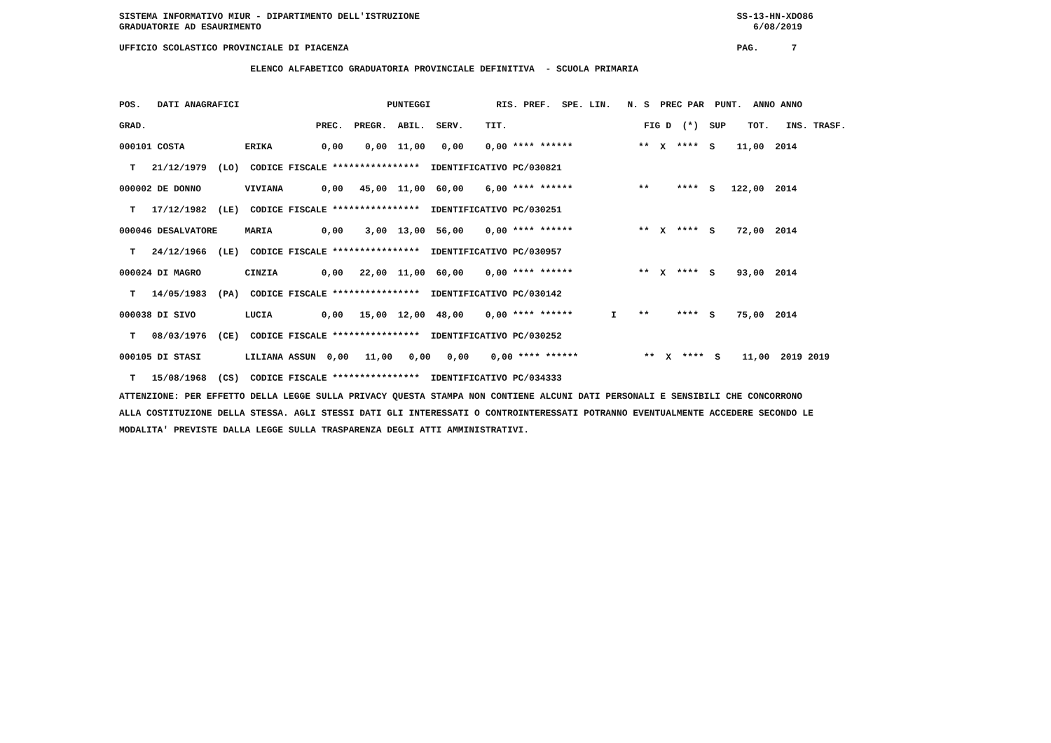SISTEMA INFORMATIVO MIUR - DIPARTIMENTO DELL'ISTRUZIONE                                                          SS-13-HN-XDO86
GRADUATORIE AD ESAURIMENTO                                                                                          6/08/2019

UFFICIO SCOLASTICO PROVINCIALE DI PIACENZA                                                                       PAG.      7

                        ELENCO ALFABETICO GRADUATORIA PROVINCIALE DEFINITIVA  - SCUOLA PRIMARIA
| POS. DATI ANAGRAFICI PUNTEGGI RIS. PREF. SPE. LIN. N. S PREC PAR PUNT. ANNO ANNO |
| GRAD. PREC. PREGR. ABIL. SERV. TIT. FIG D (*) SUP TOT. INS. TRASF. |
| 000101 COSTA ERIKA 0,00 0,00 11,00 0,00 0,00 **** ****** ** X **** S 11,00 2014 |
| T 21/12/1979 (LO) CODICE FISCALE **************** IDENTIFICATIVO PC/030821 |
| 000002 DE DONNO VIVIANA 0,00 45,00 11,00 60,00 6,00 **** ****** ** **** S 122,00 2014 |
| T 17/12/1982 (LE) CODICE FISCALE **************** IDENTIFICATIVO PC/030251 |
| 000046 DESALVATORE MARIA 0,00 3,00 13,00 56,00 0,00 **** ****** ** X **** S 72,00 2014 |
| T 24/12/1966 (LE) CODICE FISCALE **************** IDENTIFICATIVO PC/030957 |
| 000024 DI MAGRO CINZIA 0,00 22,00 11,00 60,00 0,00 **** ****** ** X **** S 93,00 2014 |
| T 14/05/1983 (PA) CODICE FISCALE **************** IDENTIFICATIVO PC/030142 |
| 000038 DI SIVO LUCIA 0,00 15,00 12,00 48,00 0,00 **** ****** I ** **** S 75,00 2014 |
| T 08/03/1976 (CE) CODICE FISCALE **************** IDENTIFICATIVO PC/030252 |
| 000105 DI STASI LILIANA ASSUN 0,00 11,00 0,00 0,00 0,00 **** ****** ** X **** S 11,00 2019 2019 |
| T 15/08/1968 (CS) CODICE FISCALE **************** IDENTIFICATIVO PC/034333 |
ATTENZIONE: PER EFFETTO DELLA LEGGE SULLA PRIVACY QUESTA STAMPA NON CONTIENE ALCUNI DATI PERSONALI E SENSIBILI CHE CONCORRONO
ALLA COSTITUZIONE DELLA STESSA. AGLI STESSI DATI GLI INTERESSATI O CONTROINTERESSATI POTRANNO EVENTUALMENTE ACCEDERE SECONDO LE
MODALITA' PREVISTE DALLA LEGGE SULLA TRASPARENZA DEGLI ATTI AMMINISTRATIVI.